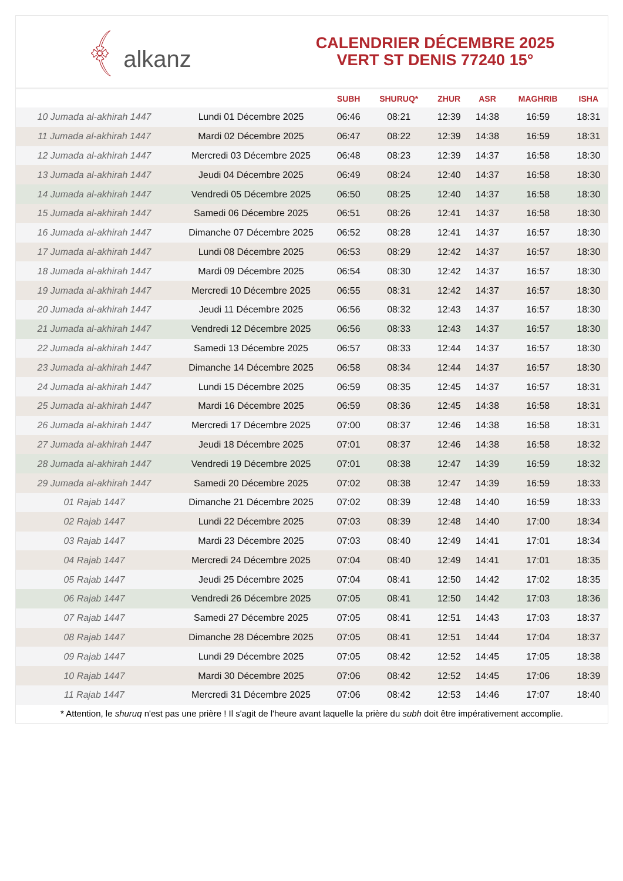﴾ alkanz
CALENDRIER DÉCEMBRE 2025
VERT ST DENIS 77240 15°
| | | SUBH | SHURUQ* | ZHUR | ASR | MAGHRIB | ISHA |
| --- | --- | --- | --- | --- | --- | --- | --- |
| 10 Jumada al-akhirah 1447 | Lundi 01 Décembre 2025 | 06:46 | 08:21 | 12:39 | 14:38 | 16:59 | 18:31 |
| 11 Jumada al-akhirah 1447 | Mardi 02 Décembre 2025 | 06:47 | 08:22 | 12:39 | 14:38 | 16:59 | 18:31 |
| 12 Jumada al-akhirah 1447 | Mercredi 03 Décembre 2025 | 06:48 | 08:23 | 12:39 | 14:37 | 16:58 | 18:30 |
| 13 Jumada al-akhirah 1447 | Jeudi 04 Décembre 2025 | 06:49 | 08:24 | 12:40 | 14:37 | 16:58 | 18:30 |
| 14 Jumada al-akhirah 1447 | Vendredi 05 Décembre 2025 | 06:50 | 08:25 | 12:40 | 14:37 | 16:58 | 18:30 |
| 15 Jumada al-akhirah 1447 | Samedi 06 Décembre 2025 | 06:51 | 08:26 | 12:41 | 14:37 | 16:58 | 18:30 |
| 16 Jumada al-akhirah 1447 | Dimanche 07 Décembre 2025 | 06:52 | 08:28 | 12:41 | 14:37 | 16:57 | 18:30 |
| 17 Jumada al-akhirah 1447 | Lundi 08 Décembre 2025 | 06:53 | 08:29 | 12:42 | 14:37 | 16:57 | 18:30 |
| 18 Jumada al-akhirah 1447 | Mardi 09 Décembre 2025 | 06:54 | 08:30 | 12:42 | 14:37 | 16:57 | 18:30 |
| 19 Jumada al-akhirah 1447 | Mercredi 10 Décembre 2025 | 06:55 | 08:31 | 12:42 | 14:37 | 16:57 | 18:30 |
| 20 Jumada al-akhirah 1447 | Jeudi 11 Décembre 2025 | 06:56 | 08:32 | 12:43 | 14:37 | 16:57 | 18:30 |
| 21 Jumada al-akhirah 1447 | Vendredi 12 Décembre 2025 | 06:56 | 08:33 | 12:43 | 14:37 | 16:57 | 18:30 |
| 22 Jumada al-akhirah 1447 | Samedi 13 Décembre 2025 | 06:57 | 08:33 | 12:44 | 14:37 | 16:57 | 18:30 |
| 23 Jumada al-akhirah 1447 | Dimanche 14 Décembre 2025 | 06:58 | 08:34 | 12:44 | 14:37 | 16:57 | 18:30 |
| 24 Jumada al-akhirah 1447 | Lundi 15 Décembre 2025 | 06:59 | 08:35 | 12:45 | 14:37 | 16:57 | 18:31 |
| 25 Jumada al-akhirah 1447 | Mardi 16 Décembre 2025 | 06:59 | 08:36 | 12:45 | 14:38 | 16:58 | 18:31 |
| 26 Jumada al-akhirah 1447 | Mercredi 17 Décembre 2025 | 07:00 | 08:37 | 12:46 | 14:38 | 16:58 | 18:31 |
| 27 Jumada al-akhirah 1447 | Jeudi 18 Décembre 2025 | 07:01 | 08:37 | 12:46 | 14:38 | 16:58 | 18:32 |
| 28 Jumada al-akhirah 1447 | Vendredi 19 Décembre 2025 | 07:01 | 08:38 | 12:47 | 14:39 | 16:59 | 18:32 |
| 29 Jumada al-akhirah 1447 | Samedi 20 Décembre 2025 | 07:02 | 08:38 | 12:47 | 14:39 | 16:59 | 18:33 |
| 01 Rajab 1447 | Dimanche 21 Décembre 2025 | 07:02 | 08:39 | 12:48 | 14:40 | 16:59 | 18:33 |
| 02 Rajab 1447 | Lundi 22 Décembre 2025 | 07:03 | 08:39 | 12:48 | 14:40 | 17:00 | 18:34 |
| 03 Rajab 1447 | Mardi 23 Décembre 2025 | 07:03 | 08:40 | 12:49 | 14:41 | 17:01 | 18:34 |
| 04 Rajab 1447 | Mercredi 24 Décembre 2025 | 07:04 | 08:40 | 12:49 | 14:41 | 17:01 | 18:35 |
| 05 Rajab 1447 | Jeudi 25 Décembre 2025 | 07:04 | 08:41 | 12:50 | 14:42 | 17:02 | 18:35 |
| 06 Rajab 1447 | Vendredi 26 Décembre 2025 | 07:05 | 08:41 | 12:50 | 14:42 | 17:03 | 18:36 |
| 07 Rajab 1447 | Samedi 27 Décembre 2025 | 07:05 | 08:41 | 12:51 | 14:43 | 17:03 | 18:37 |
| 08 Rajab 1447 | Dimanche 28 Décembre 2025 | 07:05 | 08:41 | 12:51 | 14:44 | 17:04 | 18:37 |
| 09 Rajab 1447 | Lundi 29 Décembre 2025 | 07:05 | 08:42 | 12:52 | 14:45 | 17:05 | 18:38 |
| 10 Rajab 1447 | Mardi 30 Décembre 2025 | 07:06 | 08:42 | 12:52 | 14:45 | 17:06 | 18:39 |
| 11 Rajab 1447 | Mercredi 31 Décembre 2025 | 07:06 | 08:42 | 12:53 | 14:46 | 17:07 | 18:40 |
* Attention, le shuruq n'est pas une prière ! Il s'agit de l'heure avant laquelle la prière du subh doit être impérativement accomplie.